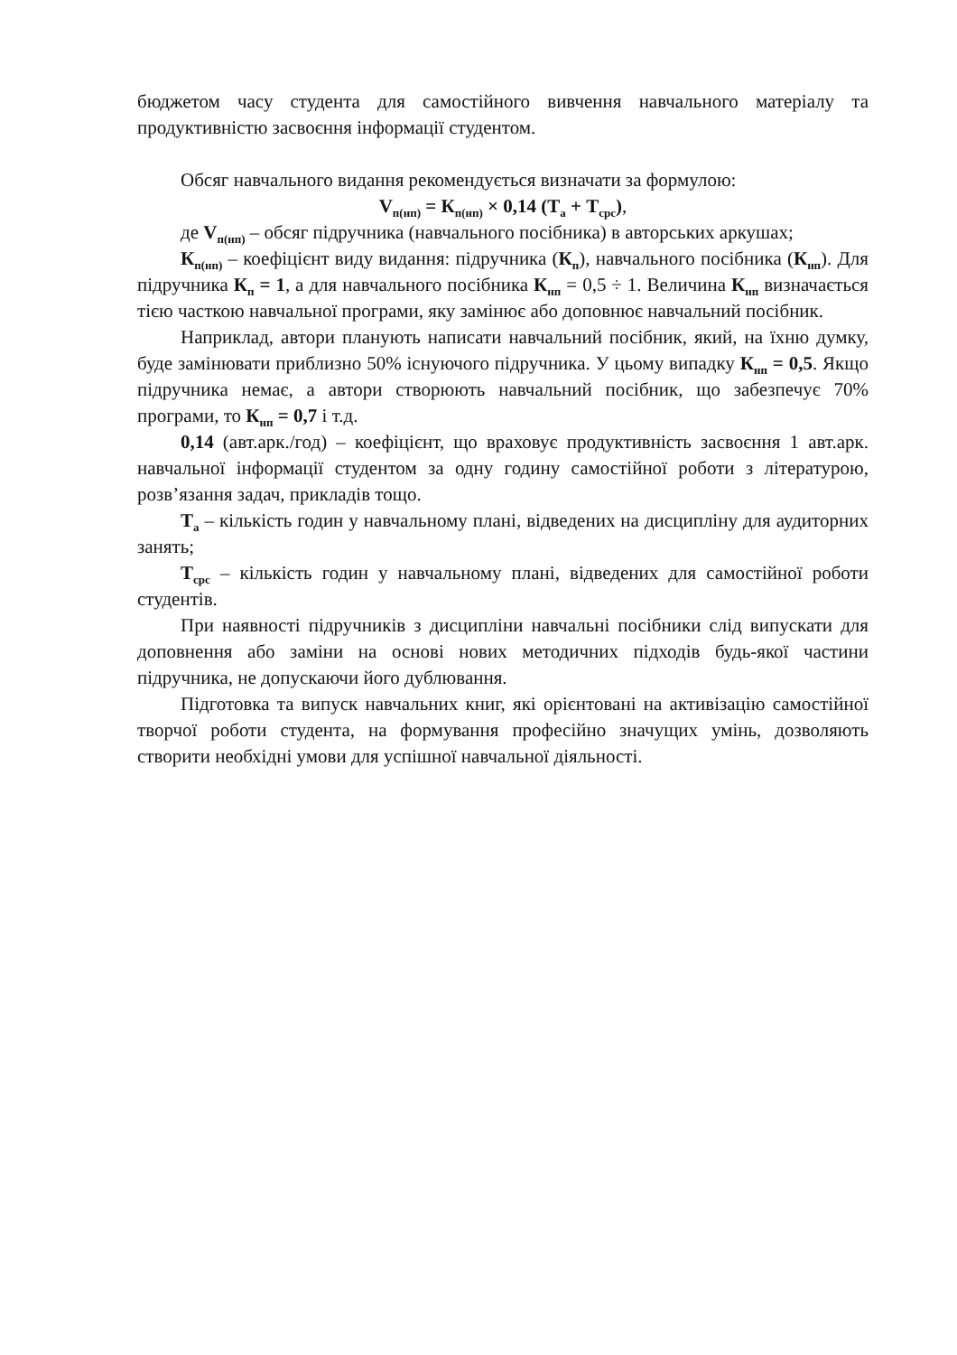бюджетом часу студента для самостійного вивчення навчального матеріалу та продуктивністю засвоєння інформації студентом.
Обсяг навчального видання рекомендується визначати за формулою:
V<sub>п(нп)</sub> = К<sub>п(нп)</sub> × 0,14 (Т<sub>а</sub> + Т<sub>срс</sub>),
де V<sub>п(нп)</sub> – обсяг підручника (навчального посібника) в авторських аркушах;
К<sub>п(нп)</sub> – коефіцієнт виду видання: підручника (К<sub>п</sub>), навчального посібника (К<sub>нп</sub>). Для підручника К<sub>п</sub> = 1, а для навчального посібника К<sub>нп</sub> = 0,5 ÷ 1. Величина К<sub>нп</sub> визначається тією часткою навчальної програми, яку замінює або доповнює навчальний посібник.
Наприклад, автори планують написати навчальний посібник, який, на їхню думку, буде замінювати приблизно 50% існуючого підручника. У цьому випадку К<sub>нп</sub> = 0,5. Якщо підручника немає, а автори створюють навчальний посібник, що забезпечує 70% програми, то К<sub>нп</sub> = 0,7 і т.д.
0,14 (авт.арк./год) – коефіцієнт, що враховує продуктивність засвоєння 1 авт.арк. навчальної інформації студентом за одну годину самостійної роботи з літературою, розв’язання задач, прикладів тощо.
Т<sub>а</sub> – кількість годин у навчальному плані, відведених на дисципліну для аудиторних занять;
Т<sub>срс</sub> – кількість годин у навчальному плані, відведених для самостійної роботи студентів.
При наявності підручників з дисципліни навчальні посібники слід випускати для доповнення або заміни на основі нових методичних підходів будь-якої частини підручника, не допускаючи його дублювання.
Підготовка та випуск навчальних книг, які орієнтовані на активізацію самостійної творчої роботи студента, на формування професійно значущих умінь, дозволяють створити необхідні умови для успішної навчальної діяльності.